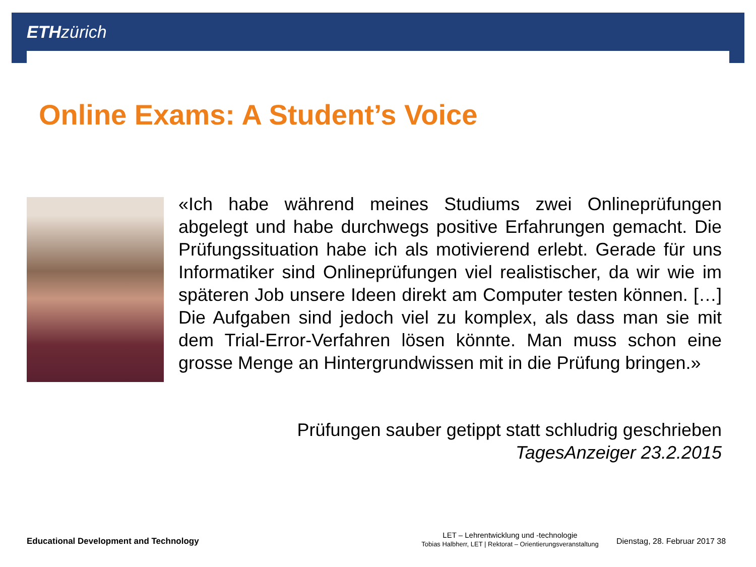ETH zürich
Online Exams: A Student’s Voice
«Ich habe während meines Studiums zwei Onlineprüfungen abgelegt und habe durchwegs positive Erfahrungen gemacht. Die Prüfungssituation habe ich als motivierend erlebt. Gerade für uns Informatiker sind Onlineprüfungen viel realistischer, da wir wie im späteren Job unsere Ideen direkt am Computer testen können. […] Die Aufgaben sind jedoch viel zu komplex, als dass man sie mit dem Trial-Error-Verfahren lösen könnte. Man muss schon eine grosse Menge an Hintergrundwissen mit in die Prüfung bringen.»
Prüfungen sauber getippt statt schludrig geschrieben
TagesAnzeiger 23.2.2015
Educational Development and Technology
LET – Lehrentwicklung und -technologie
Tobias Halbherr, LET | Rektorat – Orientierungsveranstaltung
Dienstag, 28. Februar 2017 38